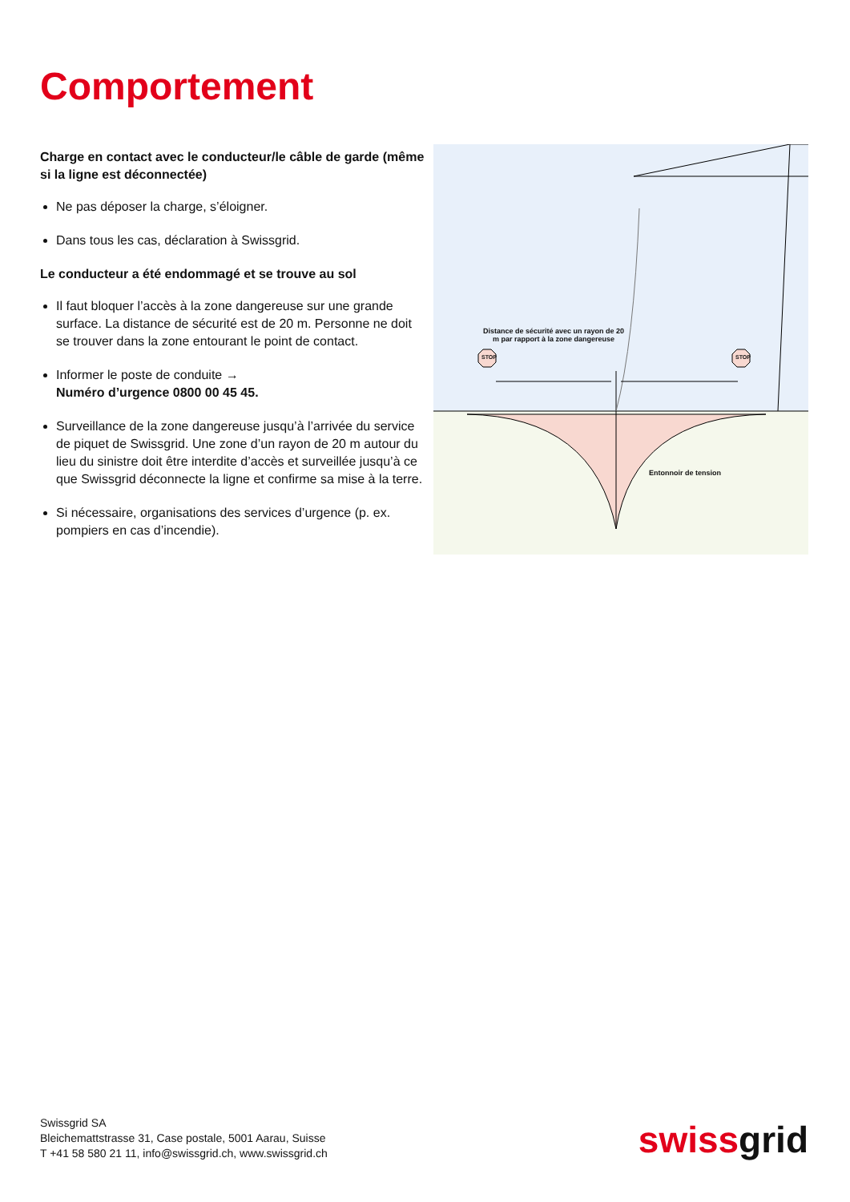Comportement
Charge en contact avec le conducteur/le câble de garde (même si la ligne est déconnectée)
Ne pas déposer la charge, s’éloigner.
Dans tous les cas, déclaration à Swissgrid.
Le conducteur a été endommagé et se trouve au sol
Il faut bloquer l’accès à la zone dangereuse sur une grande surface. La distance de sécurité est de 20 m. Personne ne doit se trouver dans la zone entourant le point de contact.
Informer le poste de conduite →
Numéro d’urgence 0800 00 45 45.
Surveillance de la zone dangereuse jusqu’à l’arrivée du service de piquet de Swissgrid. Une zone d’un rayon de 20 m autour du lieu du sinistre doit être interdite d’accès et surveillée jusqu’à ce que Swissgrid déconnecte la ligne et confirme sa mise à la terre.
Si nécessaire, organisations des services d’urgence (p. ex. pompiers en cas d’incendie).
Distance de sécurité avec un rayon de 20 m par rapport à la zone dangereuse
STOP STOP
Entonnoir de tension
Swissgrid SA
Bleichemattstrasse 31, Case postale, 5001 Aarau, Suisse
T +41 58 580 21 11, info@swissgrid.ch, www.swissgrid.ch
swissgrid